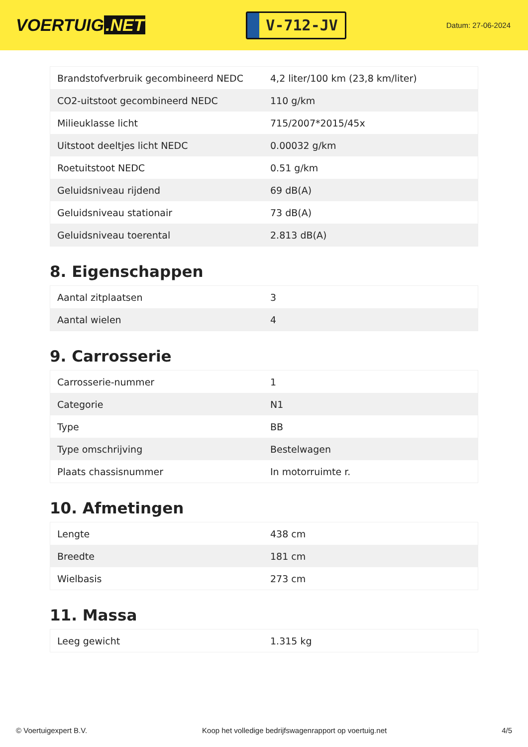VOERTUIG.NET
V-712-JV
Datum: 27-06-2024
| Brandstofverbruik gecombineerd NEDC | 4,2 liter/100 km (23,8 km/liter) |
| CO2-uitstoot gecombineerd NEDC | 110 g/km |
| Milieuklasse licht | 715/2007*2015/45x |
| Uitstoot deeltjes licht NEDC | 0.00032 g/km |
| Roetuitstoot NEDC | 0.51 g/km |
| Geluidsniveau rijdend | 69 dB(A) |
| Geluidsniveau stationair | 73 dB(A) |
| Geluidsniveau toerental | 2.813 dB(A) |
8. Eigenschappen
| Aantal zitplaatsen | 3 |
| Aantal wielen | 4 |
9. Carrosserie
| Carrosserie-nummer | 1 |
| Categorie | N1 |
| Type | BB |
| Type omschrijving | Bestelwagen |
| Plaats chassisnummer | In motorruimte r. |
10. Afmetingen
| Lengte | 438 cm |
| Breedte | 181 cm |
| Wielbasis | 273 cm |
11. Massa
| Leeg gewicht | 1.315 kg |
© Voertuigexpert B.V. Koop het volledige bedrijfswagenrapport op voertuig.net 4/5